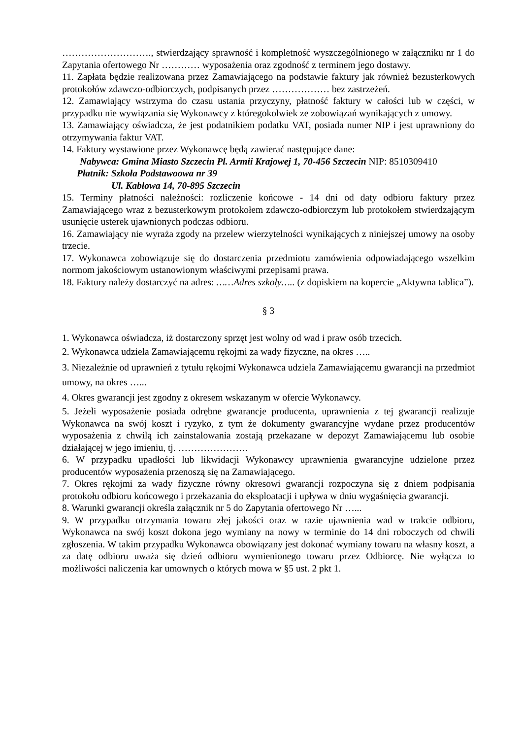………………………., stwierdzający sprawność i kompletność wyszczególnionego w załączniku nr 1 do Zapytania ofertowego Nr ………… wyposażenia oraz zgodność z terminem jego dostawy.
11. Zapłata będzie realizowana przez Zamawiającego na podstawie faktury jak również bezusterkowych protokołów zdawczo-odbiorczych, podpisanych przez ……………… bez zastrzeżeń.
12. Zamawiający wstrzyma do czasu ustania przyczyny, płatność faktury w całości lub w części, w przypadku nie wywiązania się Wykonawcy z któregokolwiek ze zobowiązań wynikających z umowy.
13. Zamawiający oświadcza, że jest podatnikiem podatku VAT, posiada numer NIP i jest uprawniony do otrzymywania faktur VAT.
14. Faktury wystawione przez Wykonawcę będą zawierać następujące dane:
Nabywca: Gmina Miasto Szczecin Pl. Armii Krajowej 1, 70-456 Szczecin NIP: 8510309410
Płatnik: Szkoła Podstawoowa nr 39
Ul. Kablowa 14, 70-895 Szczecin
15. Terminy płatności należności: rozliczenie końcowe - 14 dni od daty odbioru faktury przez Zamawiającego wraz z bezusterkowym protokołem zdawczo-odbiorczym lub protokołem stwierdzającym usunięcie usterek ujawnionych podczas odbioru.
16. Zamawiający nie wyraża zgody na przelew wierzytelności wynikających z niniejszej umowy na osoby trzecie.
17. Wykonawca zobowiązuje się do dostarczenia przedmiotu zamówienia odpowiadającego wszelkim normom jakościowym ustanowionym właściwymi przepisami prawa.
18. Faktury należy dostarczyć na adres: ……Adres szkoły….. (z dopiskiem na kopercie „Aktywna tablica”).
§ 3
1. Wykonawca oświadcza, iż dostarczony sprzęt jest wolny od wad i praw osób trzecich.
2. Wykonawca udziela Zamawiającemu rękojmi za wady fizyczne, na okres …..
3. Niezależnie od uprawnień z tytułu rękojmi Wykonawca udziela Zamawiającemu gwarancji na przedmiot umowy, na okres …...
4. Okres gwarancji jest zgodny z okresem wskazanym w ofercie Wykonawcy.
5. Jeżeli wyposażenie posiada odrębne gwarancje producenta, uprawnienia z tej gwarancji realizuje Wykonawca na swój koszt i ryzyko, z tym że dokumenty gwarancyjne wydane przez producentów wyposażenia z chwilą ich zainstalowania zostają przekazane w depozyt Zamawiającemu lub osobie działającej w jego imieniu, tj. ………………….
6. W przypadku upadłości lub likwidacji Wykonawcy uprawnienia gwarancyjne udzielone przez producentów wyposażenia przenoszą się na Zamawiającego.
7. Okres rękojmi za wady fizyczne równy okresowi gwarancji rozpoczyna się z dniem podpisania protokołu odbioru końcowego i przekazania do eksploatacji i upływa w dniu wygaśnięcia gwarancji.
8. Warunki gwarancji określa załącznik nr 5 do Zapytania ofertowego Nr …...
9. W przypadku otrzymania towaru złej jakości oraz w razie ujawnienia wad w trakcie odbioru, Wykonawca na swój koszt dokona jego wymiany na nowy w terminie do 14 dni roboczych od chwili zgłoszenia. W takim przypadku Wykonawca obowiązany jest dokonać wymiany towaru na własny koszt, a za datę odbioru uważa się dzień odbioru wymienionego towaru przez Odbiorcę. Nie wyłącza to możliwości naliczenia kar umownych o których mowa w §5 ust. 2 pkt 1.